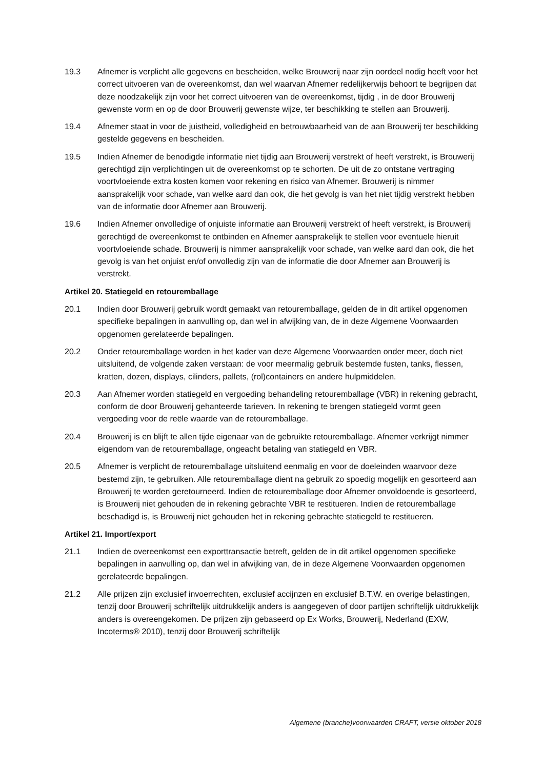19.3 Afnemer is verplicht alle gegevens en bescheiden, welke Brouwerij naar zijn oordeel nodig heeft voor het correct uitvoeren van de overeenkomst, dan wel waarvan Afnemer redelijkerwijs behoort te begrijpen dat deze noodzakelijk zijn voor het correct uitvoeren van de overeenkomst, tijdig , in de door Brouwerij gewenste vorm en op de door Brouwerij gewenste wijze, ter beschikking te stellen aan Brouwerij.
19.4 Afnemer staat in voor de juistheid, volledigheid en betrouwbaarheid van de aan Brouwerij ter beschikking gestelde gegevens en bescheiden.
19.5 Indien Afnemer de benodigde informatie niet tijdig aan Brouwerij verstrekt of heeft verstrekt, is Brouwerij gerechtigd zijn verplichtingen uit de overeenkomst op te schorten. De uit de zo ontstane vertraging voortvloeiende extra kosten komen voor rekening en risico van Afnemer. Brouwerij is nimmer aansprakelijk voor schade, van welke aard dan ook, die het gevolg is van het niet tijdig verstrekt hebben van de informatie door Afnemer aan Brouwerij.
19.6 Indien Afnemer onvolledige of onjuiste informatie aan Brouwerij verstrekt of heeft verstrekt, is Brouwerij gerechtigd de overeenkomst te ontbinden en Afnemer aansprakelijk te stellen voor eventuele hieruit voortvloeiende schade. Brouwerij is nimmer aansprakelijk voor schade, van welke aard dan ook, die het gevolg is van het onjuist en/of onvolledig zijn van de informatie die door Afnemer aan Brouwerij is verstrekt.
Artikel 20. Statiegeld en retouremballage
20.1 Indien door Brouwerij gebruik wordt gemaakt van retouremballage, gelden de in dit artikel opgenomen specifieke bepalingen in aanvulling op, dan wel in afwijking van, de in deze Algemene Voorwaarden opgenomen gerelateerde bepalingen.
20.2 Onder retouremballage worden in het kader van deze Algemene Voorwaarden onder meer, doch niet uitsluitend, de volgende zaken verstaan: de voor meermalig gebruik bestemde fusten, tanks, flessen, kratten, dozen, displays, cilinders, pallets, (rol)containers en andere hulpmiddelen.
20.3 Aan Afnemer worden statiegeld en vergoeding behandeling retouremballage (VBR) in rekening gebracht, conform de door Brouwerij gehanteerde tarieven. In rekening te brengen statiegeld vormt geen vergoeding voor de reële waarde van de retouremballage.
20.4 Brouwerij is en blijft te allen tijde eigenaar van de gebruikte retouremballage. Afnemer verkrijgt nimmer eigendom van de retouremballage, ongeacht betaling van statiegeld en VBR.
20.5 Afnemer is verplicht de retouremballage uitsluitend eenmalig en voor de doeleinden waarvoor deze bestemd zijn, te gebruiken. Alle retouremballage dient na gebruik zo spoedig mogelijk en gesorteerd aan Brouwerij te worden geretourneerd. Indien de retouremballage door Afnemer onvoldoende is gesorteerd, is Brouwerij niet gehouden de in rekening gebrachte VBR te restitueren. Indien de retouremballage beschadigd is, is Brouwerij niet gehouden het in rekening gebrachte statiegeld te restitueren.
Artikel 21. Import/export
21.1 Indien de overeenkomst een exporttransactie betreft, gelden de in dit artikel opgenomen specifieke bepalingen in aanvulling op, dan wel in afwijking van, de in deze Algemene Voorwaarden opgenomen gerelateerde bepalingen.
21.2 Alle prijzen zijn exclusief invoerrechten, exclusief accijnzen en exclusief B.T.W. en overige belastingen, tenzij door Brouwerij schriftelijk uitdrukkelijk anders is aangegeven of door partijen schriftelijk uitdrukkelijk anders is overeengekomen. De prijzen zijn gebaseerd op Ex Works, Brouwerij, Nederland (EXW, Incoterms® 2010), tenzij door Brouwerij schriftelijk
Algemene (branche)voorwaarden CRAFT, versie oktober 2018